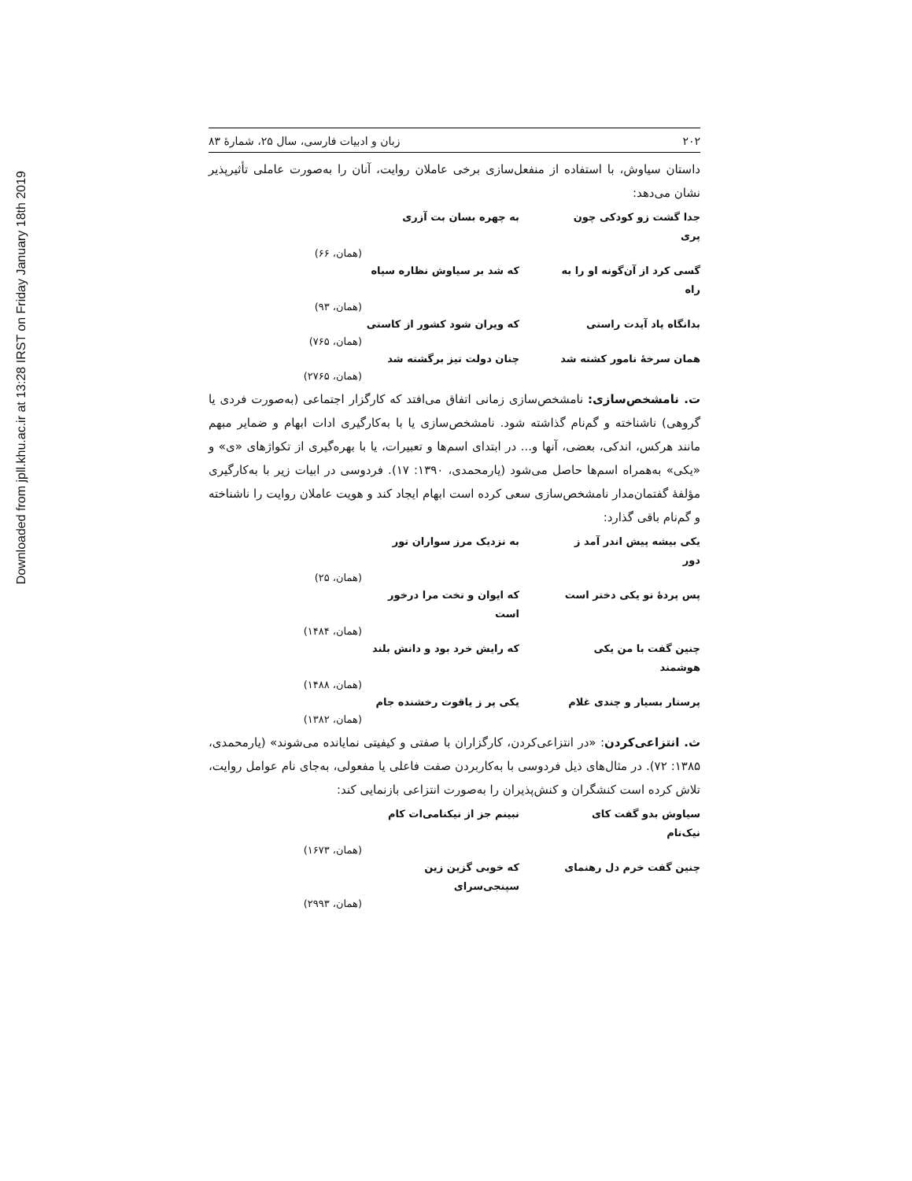Downloaded from jpll.khu.ac.ir at 13:28 IRST on Friday January 18th 2019
۲۰۲ زبان و ادبیات فارسی، سال ۲۵، شمارۀ ۸۳
داستان سیاوش، با استفاده از منفعل‌سازی برخی عاملان روایت، آنان را به‌صورت عاملی تأثیرپذیر نشان می‌دهد:
جدا گشت زو کودکی چون پری به چهره بسان بت آزری
(همان، ۶۶)
گسی کرد از آن‌گونه او را به راه که شد بر سیاوش نظاره سپاه
(همان، ۹۳)
بدانگاه یاد آیدت راستی که ویران شود کشور از کاستی
(همان، ۷۶۵)
همان سرخۀ نامور کشته شد چنان دولت تیز برگشته شد
(همان، ۲۷۶۵)
ت. نامشخص‌سازی: نامشخص‌سازی زمانی اتفاق می‌افتد که کارگزار اجتماعی (به‌صورت فردی یا گروهی) ناشناخته و گم‌نام گذاشته شود. نامشخص‌سازی یا با به‌کارگیری ادات ابهام و ضمایر مبهم مانند هرکس، اندکی، بعضی، آنها و... در ابتدای اسم‌ها و تعبیرات، یا با بهره‌گیری از تکواژهای «ی» و «یکی» به‌همراه اسم‌ها حاصل می‌شود (یارمحمدی، ۱۳۹۰: ۱۷). فردوسی در ابیات زیر با به‌کارگیری مؤلفۀ گفتمان‌مدار نامشخص‌سازی سعی کرده است ابهام ایجاد کند و هویت عاملان روایت را ناشناخته و گم‌نام باقی گذارد:
یکی بیشه پیش اندر آمد ز دور به نزدیک مرز سواران تور
(همان، ۲۵)
پس پردۀ تو یکی دختر است که ایوان و تخت مرا درخور است
(همان، ۱۴۸۴)
چنین گفت با من یکی هوشمند که رایش خرد بود و دانش بلند
(همان، ۱۴۸۸)
پرستار بسیار و چندی غلام یکی پر ز یاقوت رخشنده جام
(همان، ۱۳۸۲)
ث. انتزاعی‌کردن: «در انتزاعی‌کردن، کارگزاران با صفتی و کیفیتی نمایانده می‌شوند» (یارمحمدی، ۱۳۸۵: ۷۲). در مثال‌های ذیل فردوسی با به‌کاربردن صفت فاعلی یا مفعولی، به‌جای نام عوامل روایت، تلاش کرده است کنشگران و کنش‌پذیران را به‌صورت انتزاعی بازنمایی کند:
سیاوش بدو گفت کای نیک‌نام نبینم جز از نیکنامی‌ات کام
(همان، ۱۶۷۳)
چنین گفت خرم دل رهنمای که خوبی گزین زین سپنجی‌سرای
(همان، ۲۹۹۳)